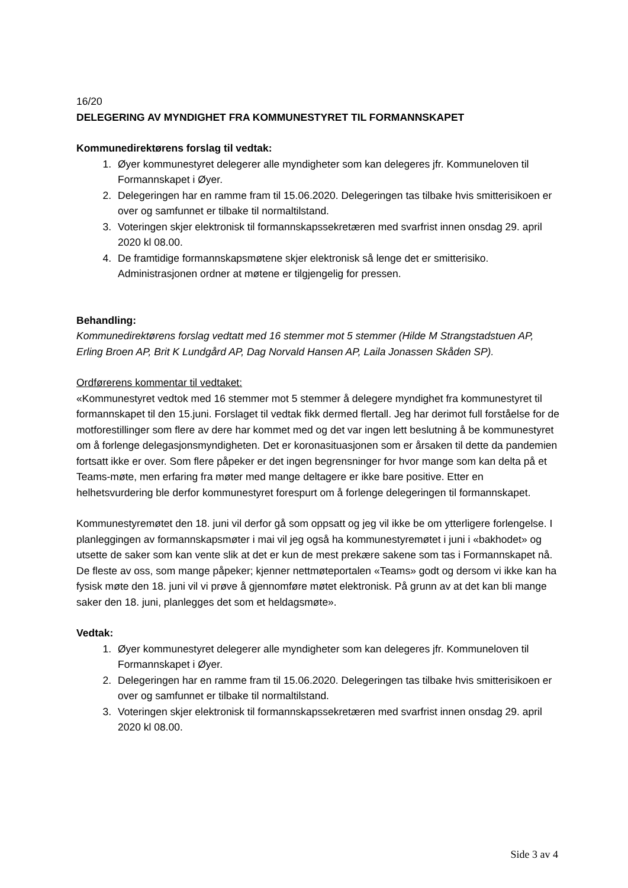16/20
DELEGERING AV MYNDIGHET FRA KOMMUNESTYRET TIL FORMANNSKAPET
Kommunedirektørens forslag til vedtak:
1. Øyer kommunestyret delegerer alle myndigheter som kan delegeres jfr. Kommuneloven til Formannskapet i Øyer.
2. Delegeringen har en ramme fram til 15.06.2020. Delegeringen tas tilbake hvis smitterisikoen er over og samfunnet er tilbake til normaltilstand.
3. Voteringen skjer elektronisk til formannskapssekretæren med svarfrist innen onsdag 29. april 2020 kl 08.00.
4. De framtidige formannskapsmøtene skjer elektronisk så lenge det er smitterisiko. Administrasjonen ordner at møtene er tilgjengelig for pressen.
Behandling:
Kommunedirektørens forslag vedtatt med 16 stemmer mot 5 stemmer (Hilde M Strangstadstuen AP, Erling Broen AP, Brit K Lundgård AP, Dag Norvald Hansen AP, Laila Jonassen Skåden SP).
Ordførerens kommentar til vedtaket:
«Kommunestyret vedtok med 16 stemmer mot 5 stemmer å delegere myndighet fra kommunestyret til formannskapet til den 15.juni. Forslaget til vedtak fikk dermed flertall. Jeg har derimot full forståelse for de motforestillinger som flere av dere har kommet med og det var ingen lett beslutning å be kommunestyret om å forlenge delegasjonsmyndigheten. Det er koronasituasjonen som er årsaken til dette da pandemien fortsatt ikke er over. Som flere påpeker er det ingen begrensninger for hvor mange som kan delta på et Teams-møte, men erfaring fra møter med mange deltagere er ikke bare positive. Etter en helhetsvurdering ble derfor kommunestyret forespurt om å forlenge delegeringen til formannskapet.
Kommunestyremøtet den 18. juni vil derfor gå som oppsatt og jeg vil ikke be om ytterligere forlengelse. I planleggingen av formannskapsmøter i mai vil jeg også ha kommunestyremøtet i juni i «bakhodet» og utsette de saker som kan vente slik at det er kun de mest prekære sakene som tas i Formannskapet nå. De fleste av oss, som mange påpeker; kjenner nettmøteportalen «Teams» godt og dersom vi ikke kan ha fysisk møte den 18. juni vil vi prøve å gjennomføre møtet elektronisk. På grunn av at det kan bli mange saker den 18. juni, planlegges det som et heldagsmøte».
Vedtak:
1. Øyer kommunestyret delegerer alle myndigheter som kan delegeres jfr. Kommuneloven til Formannskapet i Øyer.
2. Delegeringen har en ramme fram til 15.06.2020. Delegeringen tas tilbake hvis smitterisikoen er over og samfunnet er tilbake til normaltilstand.
3. Voteringen skjer elektronisk til formannskapssekretæren med svarfrist innen onsdag 29. april 2020 kl 08.00.
Side 3 av 4